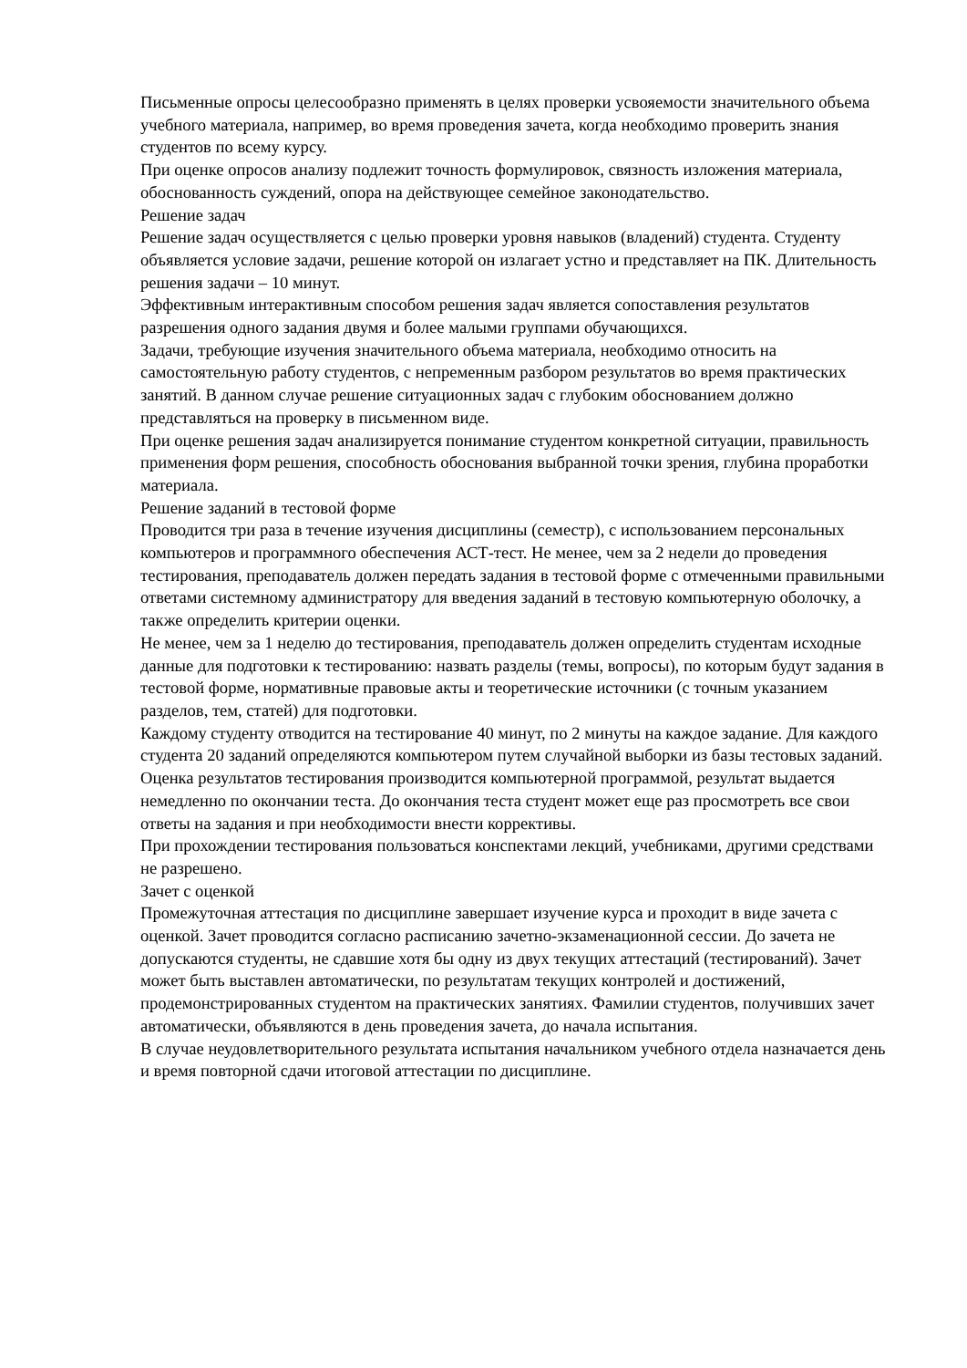Письменные опросы целесообразно применять в целях проверки усвояемости значительного объема учебного материала, например, во время проведения зачета, когда необходимо проверить знания студентов по всему курсу.
При оценке опросов анализу подлежит точность формулировок, связность изложения материала, обоснованность суждений, опора на действующее семейное законодательство.
Решение задач
Решение задач осуществляется с целью проверки уровня навыков (владений) студента. Студенту объявляется условие задачи, решение которой он излагает устно и представляет на ПК. Длительность решения задачи – 10 минут.
Эффективным интерактивным способом решения задач является сопоставления результатов разрешения одного задания двумя и более малыми группами обучающихся.
Задачи, требующие изучения значительного объема материала, необходимо относить на самостоятельную работу студентов, с непременным разбором результатов во время практических занятий. В данном случае решение ситуационных задач с глубоким обоснованием должно представляться на проверку в письменном виде.
При оценке решения задач анализируется понимание студентом конкретной ситуации, правильность применения форм решения, способность обоснования выбранной точки зрения, глубина проработки материала.
Решение заданий в тестовой форме
Проводится три раза в течение изучения дисциплины (семестр), с использованием персональных компьютеров и программного обеспечения АСТ-тест. Не менее, чем за 2 недели до проведения тестирования, преподаватель должен передать задания в тестовой форме с отмеченными правильными ответами системному администратору для введения заданий в тестовую компьютерную оболочку, а также определить критерии оценки.
Не менее, чем за 1 неделю до тестирования, преподаватель должен определить студентам исходные данные для подготовки к тестированию: назвать разделы (темы, вопросы), по которым будут задания в тестовой форме, нормативные правовые акты и теоретические источники (с точным указанием разделов, тем, статей) для подготовки.
Каждому студенту отводится на тестирование 40 минут, по 2 минуты на каждое задание. Для каждого студента 20 заданий определяются компьютером путем случайной выборки из базы тестовых заданий. Оценка результатов тестирования производится компьютерной программой, результат выдается немедленно по окончании теста. До окончания теста студент может еще раз просмотреть все свои ответы на задания и при необходимости внести коррективы.
При прохождении тестирования пользоваться конспектами лекций, учебниками, другими средствами не разрешено.
Зачет с оценкой
Промежуточная аттестация по дисциплине завершает изучение курса и проходит в виде зачета с оценкой. Зачет проводится согласно расписанию зачетно-экзаменационной сессии. До зачета не допускаются студенты, не сдавшие хотя бы одну из двух текущих аттестаций (тестирований). Зачет может быть выставлен автоматически, по результатам текущих контролей и достижений, продемонстрированных студентом на практических занятиях. Фамилии студентов, получивших зачет автоматически, объявляются в день проведения зачета, до начала испытания.
В случае неудовлетворительного результата испытания начальником учебного отдела назначается день и время повторной сдачи итоговой аттестации по дисциплине.